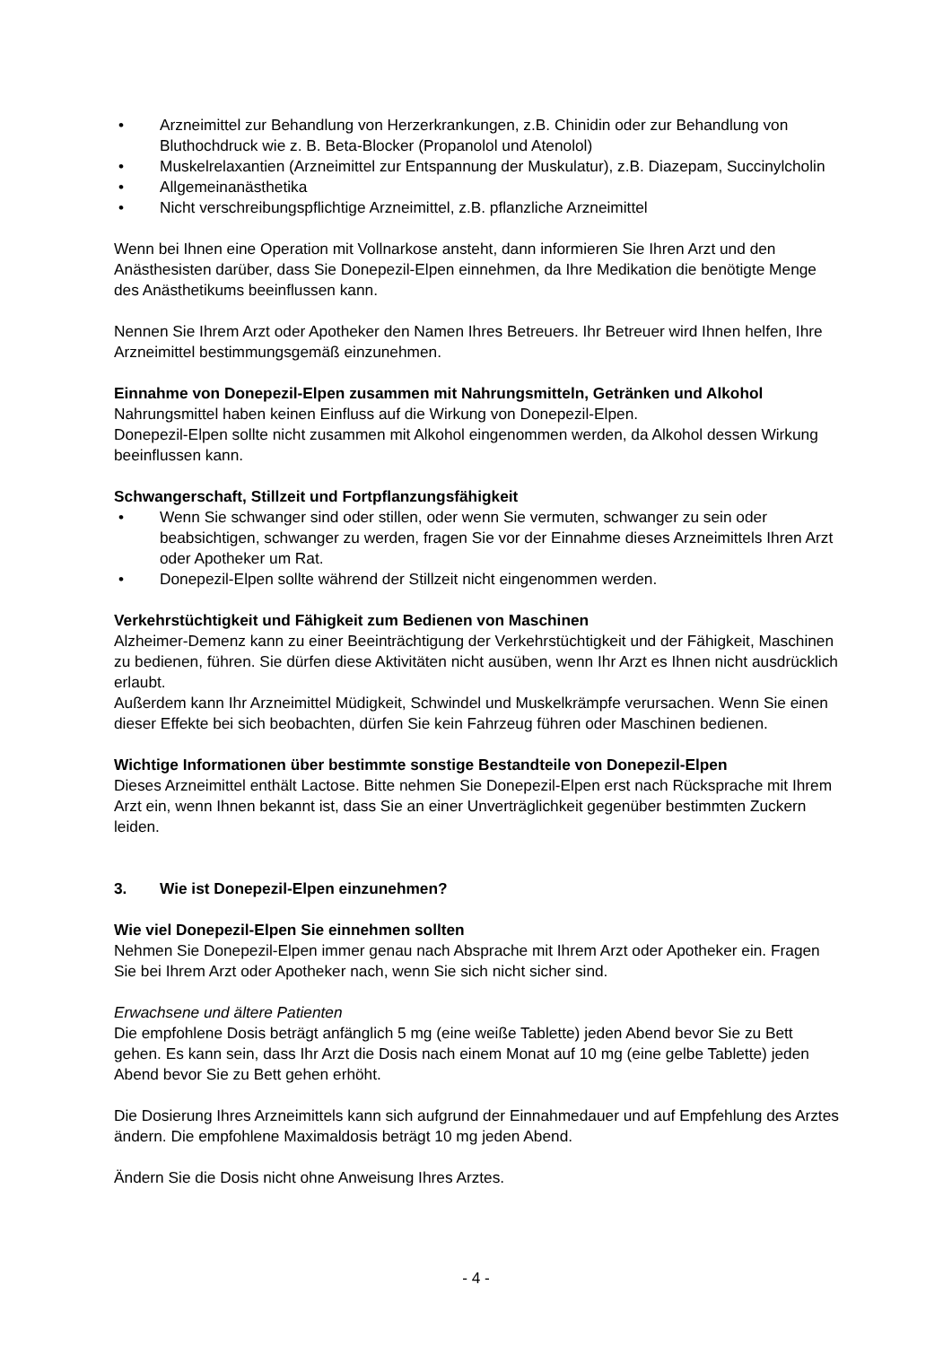• Arzneimittel zur Behandlung von Herzerkrankungen, z.B. Chinidin oder zur Behandlung von Bluthochdruck wie z. B. Beta-Blocker (Propanolol und Atenolol)
• Muskelrelaxantien (Arzneimittel zur Entspannung der Muskulatur), z.B. Diazepam, Succinylcholin
• Allgemeinanästhetika
• Nicht verschreibungspflichtige Arzneimittel, z.B. pflanzliche Arzneimittel
Wenn bei Ihnen eine Operation mit Vollnarkose ansteht, dann informieren Sie Ihren Arzt und den Anästhesisten darüber, dass Sie Donepezil-Elpen einnehmen, da Ihre Medikation die benötigte Menge des Anästhetikums beeinflussen kann.
Nennen Sie Ihrem Arzt oder Apotheker den Namen Ihres Betreuers. Ihr Betreuer wird Ihnen helfen, Ihre Arzneimittel bestimmungsgemäß einzunehmen.
Einnahme von Donepezil-Elpen zusammen mit Nahrungsmitteln, Getränken und Alkohol
Nahrungsmittel haben keinen Einfluss auf die Wirkung von Donepezil-Elpen.
Donepezil-Elpen sollte nicht zusammen mit Alkohol eingenommen werden, da Alkohol dessen Wirkung beeinflussen kann.
Schwangerschaft, Stillzeit und Fortpflanzungsfähigkeit
• Wenn Sie schwanger sind oder stillen, oder wenn Sie vermuten, schwanger zu sein oder beabsichtigen, schwanger zu werden, fragen Sie vor der Einnahme dieses Arzneimittels Ihren Arzt oder Apotheker um Rat.
• Donepezil-Elpen sollte während der Stillzeit nicht eingenommen werden.
Verkehrstüchtigkeit und Fähigkeit zum Bedienen von Maschinen
Alzheimer-Demenz kann zu einer Beeinträchtigung der Verkehrstüchtigkeit und der Fähigkeit, Maschinen zu bedienen, führen. Sie dürfen diese Aktivitäten nicht ausüben, wenn Ihr Arzt es Ihnen nicht ausdrücklich erlaubt.
Außerdem kann Ihr Arzneimittel Müdigkeit, Schwindel und Muskelkrämpfe verursachen. Wenn Sie einen dieser Effekte bei sich beobachten, dürfen Sie kein Fahrzeug führen oder Maschinen bedienen.
Wichtige Informationen über bestimmte sonstige Bestandteile von Donepezil-Elpen
Dieses Arzneimittel enthält Lactose. Bitte nehmen Sie Donepezil-Elpen erst nach Rücksprache mit Ihrem Arzt ein, wenn Ihnen bekannt ist, dass Sie an einer Unverträglichkeit gegenüber bestimmten Zuckern leiden.
3. Wie ist Donepezil-Elpen einzunehmen?
Wie viel Donepezil-Elpen Sie einnehmen sollten
Nehmen Sie Donepezil-Elpen immer genau nach Absprache mit Ihrem Arzt oder Apotheker ein. Fragen Sie bei Ihrem Arzt oder Apotheker nach, wenn Sie sich nicht sicher sind.
Erwachsene und ältere Patienten
Die empfohlene Dosis beträgt anfänglich 5 mg (eine weiße Tablette) jeden Abend bevor Sie zu Bett gehen. Es kann sein, dass Ihr Arzt die Dosis nach einem Monat auf 10 mg (eine gelbe Tablette) jeden Abend bevor Sie zu Bett gehen erhöht.
Die Dosierung Ihres Arzneimittels kann sich aufgrund der Einnahmedauer und auf Empfehlung des Arztes ändern. Die empfohlene Maximaldosis beträgt 10 mg jeden Abend.
Ändern Sie die Dosis nicht ohne Anweisung Ihres Arztes.
- 4 -